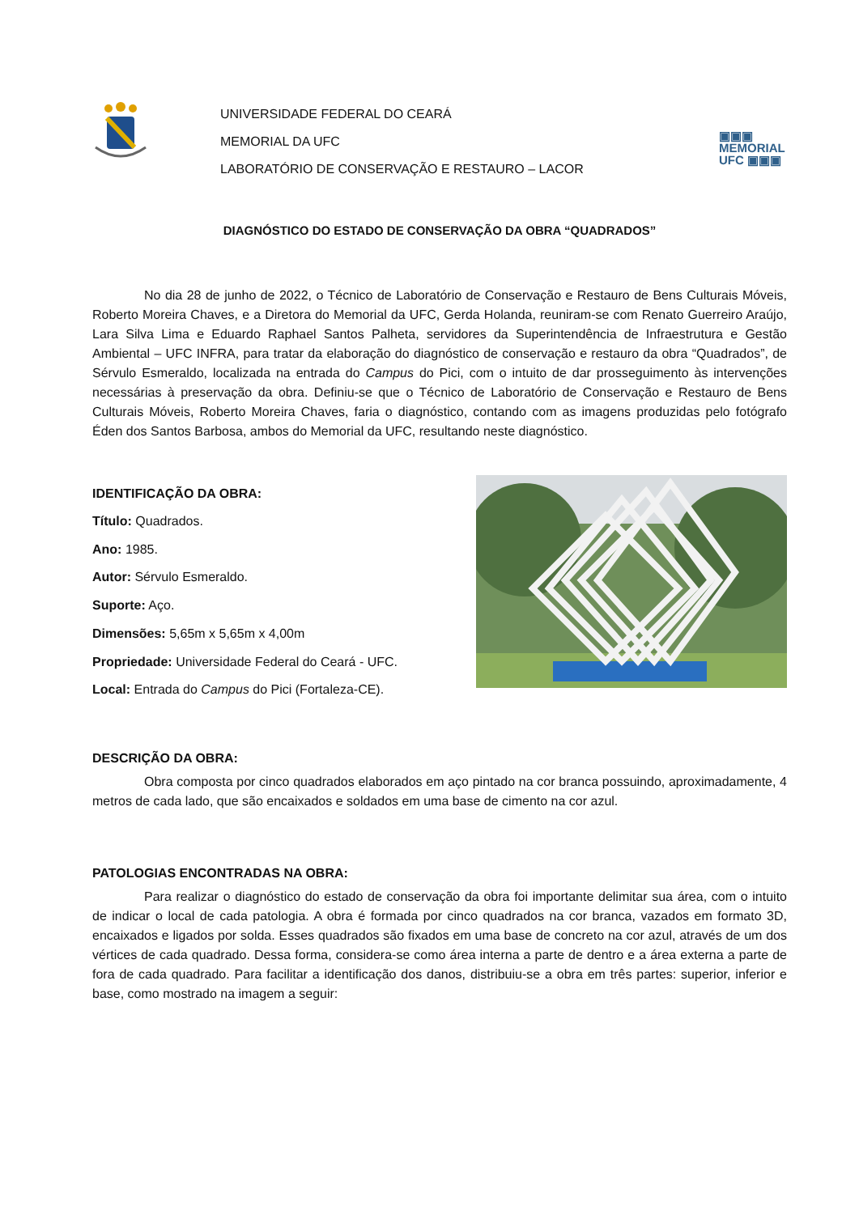UNIVERSIDADE FEDERAL DO CEARÁ
MEMORIAL DA UFC
LABORATÓRIO DE CONSERVAÇÃO E RESTAURO – LACOR
▣▣▣
MEMORIAL
UFC ▣▣▣
DIAGNÓSTICO DO ESTADO DE CONSERVAÇÃO DA OBRA “QUADRADOS”
No dia 28 de junho de 2022, o Técnico de Laboratório de Conservação e Restauro de Bens Culturais Móveis, Roberto Moreira Chaves, e a Diretora do Memorial da UFC, Gerda Holanda, reuniram-se com Renato Guerreiro Araújo, Lara Silva Lima e Eduardo Raphael Santos Palheta, servidores da Superintendência de Infraestrutura e Gestão Ambiental – UFC INFRA, para tratar da elaboração do diagnóstico de conservação e restauro da obra “Quadrados”, de Sérvulo Esmeraldo, localizada na entrada do Campus do Pici, com o intuito de dar prosseguimento às intervenções necessárias à preservação da obra. Definiu-se que o Técnico de Laboratório de Conservação e Restauro de Bens Culturais Móveis, Roberto Moreira Chaves, faria o diagnóstico, contando com as imagens produzidas pelo fotógrafo Éden dos Santos Barbosa, ambos do Memorial da UFC, resultando neste diagnóstico.
IDENTIFICAÇÃO DA OBRA:
Título: Quadrados.
Ano: 1985.
Autor: Sérvulo Esmeraldo.
Suporte: Aço.
Dimensões: 5,65m x 5,65m x 4,00m
Propriedade: Universidade Federal do Ceará - UFC.
Local: Entrada do Campus do Pici (Fortaleza-CE).
DESCRIÇÃO DA OBRA:
Obra composta por cinco quadrados elaborados em aço pintado na cor branca possuindo, aproximadamente, 4 metros de cada lado, que são encaixados e soldados em uma base de cimento na cor azul.
PATOLOGIAS ENCONTRADAS NA OBRA:
Para realizar o diagnóstico do estado de conservação da obra foi importante delimitar sua área, com o intuito de indicar o local de cada patologia. A obra é formada por cinco quadrados na cor branca, vazados em formato 3D, encaixados e ligados por solda. Esses quadrados são fixados em uma base de concreto na cor azul, através de um dos vértices de cada quadrado. Dessa forma, considera-se como área interna a parte de dentro e a área externa a parte de fora de cada quadrado. Para facilitar a identificação dos danos, distribuiu-se a obra em três partes: superior, inferior e base, como mostrado na imagem a seguir: